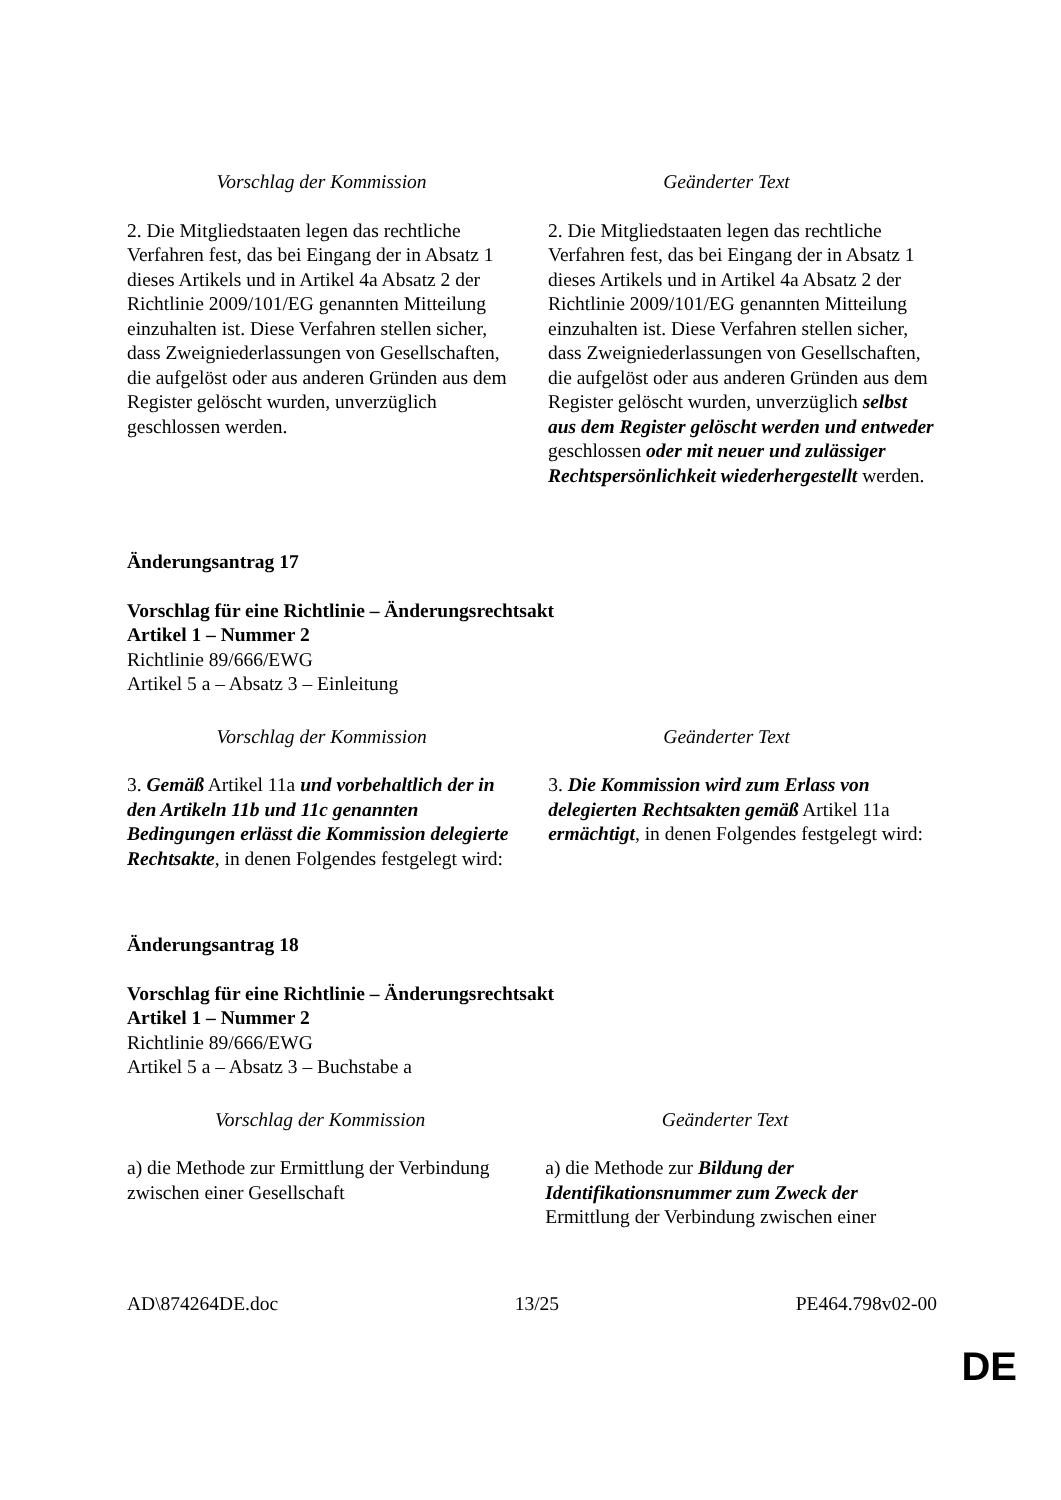| Vorschlag der Kommission | Geänderter Text |
| 2. Die Mitgliedstaaten legen das rechtliche Verfahren fest, das bei Eingang der in Absatz 1 dieses Artikels und in Artikel 4a Absatz 2 der Richtlinie 2009/101/EG genannten Mitteilung einzuhalten ist. Diese Verfahren stellen sicher, dass Zweigniederlassungen von Gesellschaften, die aufgelöst oder aus anderen Gründen aus dem Register gelöscht wurden, unverzüglich geschlossen werden. | 2. Die Mitgliedstaaten legen das rechtliche Verfahren fest, das bei Eingang der in Absatz 1 dieses Artikels und in Artikel 4a Absatz 2 der Richtlinie 2009/101/EG genannten Mitteilung einzuhalten ist. Diese Verfahren stellen sicher, dass Zweigniederlassungen von Gesellschaften, die aufgelöst oder aus anderen Gründen aus dem Register gelöscht wurden, unverzüglich selbst aus dem Register gelöscht werden und entweder geschlossen oder mit neuer und zulässiger Rechtspersönlichkeit wiederhergestellt werden. |
Änderungsantrag 17
Vorschlag für eine Richtlinie – Änderungsrechtsakt
Artikel 1 – Nummer 2
Richtlinie 89/666/EWG
Artikel 5 a – Absatz 3 – Einleitung
| Vorschlag der Kommission | Geänderter Text |
| 3. Gemäß Artikel 11a und vorbehaltlich der in den Artikeln 11b und 11c genannten Bedingungen erlässt die Kommission delegierte Rechtsakte , in denen Folgendes festgelegt wird: | 3. Die Kommission wird zum Erlass von delegierten Rechtsakten gemäß Artikel 11a ermächtigt , in denen Folgendes festgelegt wird: |
Änderungsantrag 18
Vorschlag für eine Richtlinie – Änderungsrechtsakt
Artikel 1 – Nummer 2
Richtlinie 89/666/EWG
Artikel 5 a – Absatz 3 – Buchstabe a
| Vorschlag der Kommission | Geänderter Text |
| a) die Methode zur Ermittlung der Verbindung zwischen einer Gesellschaft | a) die Methode zur Bildung der Identifikationsnummer zum Zweck der Ermittlung der Verbindung zwischen einer |
AD\874264DE.doc 13/25 PE464.798v02-00
DE